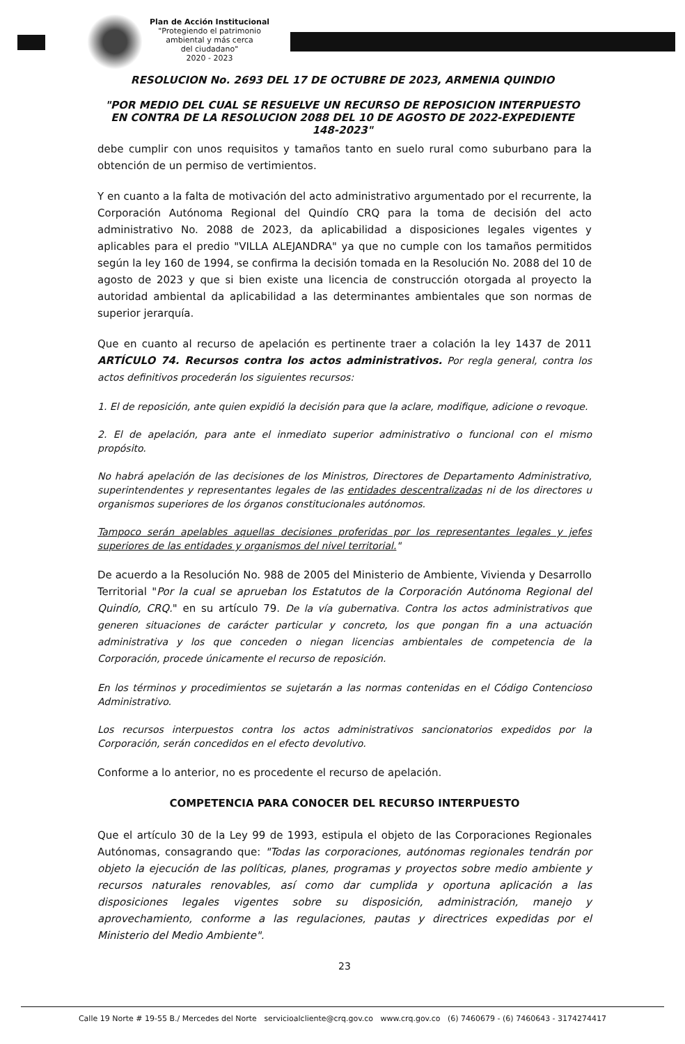Plan de Acción Institucional
"Protegiendo el patrimonio
ambiental y más cerca
del ciudadano"
2020 - 2023
RESOLUCION No. 2693 DEL 17 DE OCTUBRE DE 2023, ARMENIA QUINDIO
"POR MEDIO DEL CUAL SE RESUELVE UN RECURSO DE REPOSICION INTERPUESTO EN CONTRA DE LA RESOLUCION 2088 DEL 10 DE AGOSTO DE 2022-EXPEDIENTE 148-2023"
debe cumplir con unos requisitos y tamaños tanto en suelo rural como suburbano para la obtención de un permiso de vertimientos.
Y en cuanto a la falta de motivación del acto administrativo argumentado por el recurrente, la Corporación Autónoma Regional del Quindío CRQ para la toma de decisión del acto administrativo No. 2088 de 2023, da aplicabilidad a disposiciones legales vigentes y aplicables para el predio "VILLA ALEJANDRA" ya que no cumple con los tamaños permitidos según la ley 160 de 1994, se confirma la decisión tomada en la Resolución No. 2088 del 10 de agosto de 2023 y que si bien existe una licencia de construcción otorgada al proyecto la autoridad ambiental da aplicabilidad a las determinantes ambientales que son normas de superior jerarquía.
Que en cuanto al recurso de apelación es pertinente traer a colación la ley 1437 de 2011 ARTÍCULO 74. Recursos contra los actos administrativos. Por regla general, contra los actos definitivos procederán los siguientes recursos:
1. El de reposición, ante quien expidió la decisión para que la aclare, modifique, adicione o revoque.
2. El de apelación, para ante el inmediato superior administrativo o funcional con el mismo propósito.
No habrá apelación de las decisiones de los Ministros, Directores de Departamento Administrativo, superintendentes y representantes legales de las entidades descentralizadas ni de los directores u organismos superiores de los órganos constitucionales autónomos.
Tampoco serán apelables aquellas decisiones proferidas por los representantes legales y jefes superiores de las entidades y organismos del nivel territorial."
De acuerdo a la Resolución No. 988 de 2005 del Ministerio de Ambiente, Vivienda y Desarrollo Territorial "Por la cual se aprueban los Estatutos de la Corporación Autónoma Regional del Quindío, CRQ." en su artículo 79. De la vía gubernativa. Contra los actos administrativos que generen situaciones de carácter particular y concreto, los que pongan fin a una actuación administrativa y los que conceden o niegan licencias ambientales de competencia de la Corporación, procede únicamente el recurso de reposición.
En los términos y procedimientos se sujetarán a las normas contenidas en el Código Contencioso Administrativo.
Los recursos interpuestos contra los actos administrativos sancionatorios expedidos por la Corporación, serán concedidos en el efecto devolutivo.
Conforme a lo anterior, no es procedente el recurso de apelación.
COMPETENCIA PARA CONOCER DEL RECURSO INTERPUESTO
Que el artículo 30 de la Ley 99 de 1993, estipula el objeto de las Corporaciones Regionales Autónomas, consagrando que: "Todas las corporaciones, autónomas regionales tendrán por objeto la ejecución de las políticas, planes, programas y proyectos sobre medio ambiente y recursos naturales renovables, así como dar cumplida y oportuna aplicación a las disposiciones legales vigentes sobre su disposición, administración, manejo y aprovechamiento, conforme a las regulaciones, pautas y directrices expedidas por el Ministerio del Medio Ambiente".
23
Calle 19 Norte # 19-55 B./ Mercedes del Norte servicioalcliente@crq.gov.co www.crq.gov.co (6) 7460679 - (6) 7460643 - 3174274417